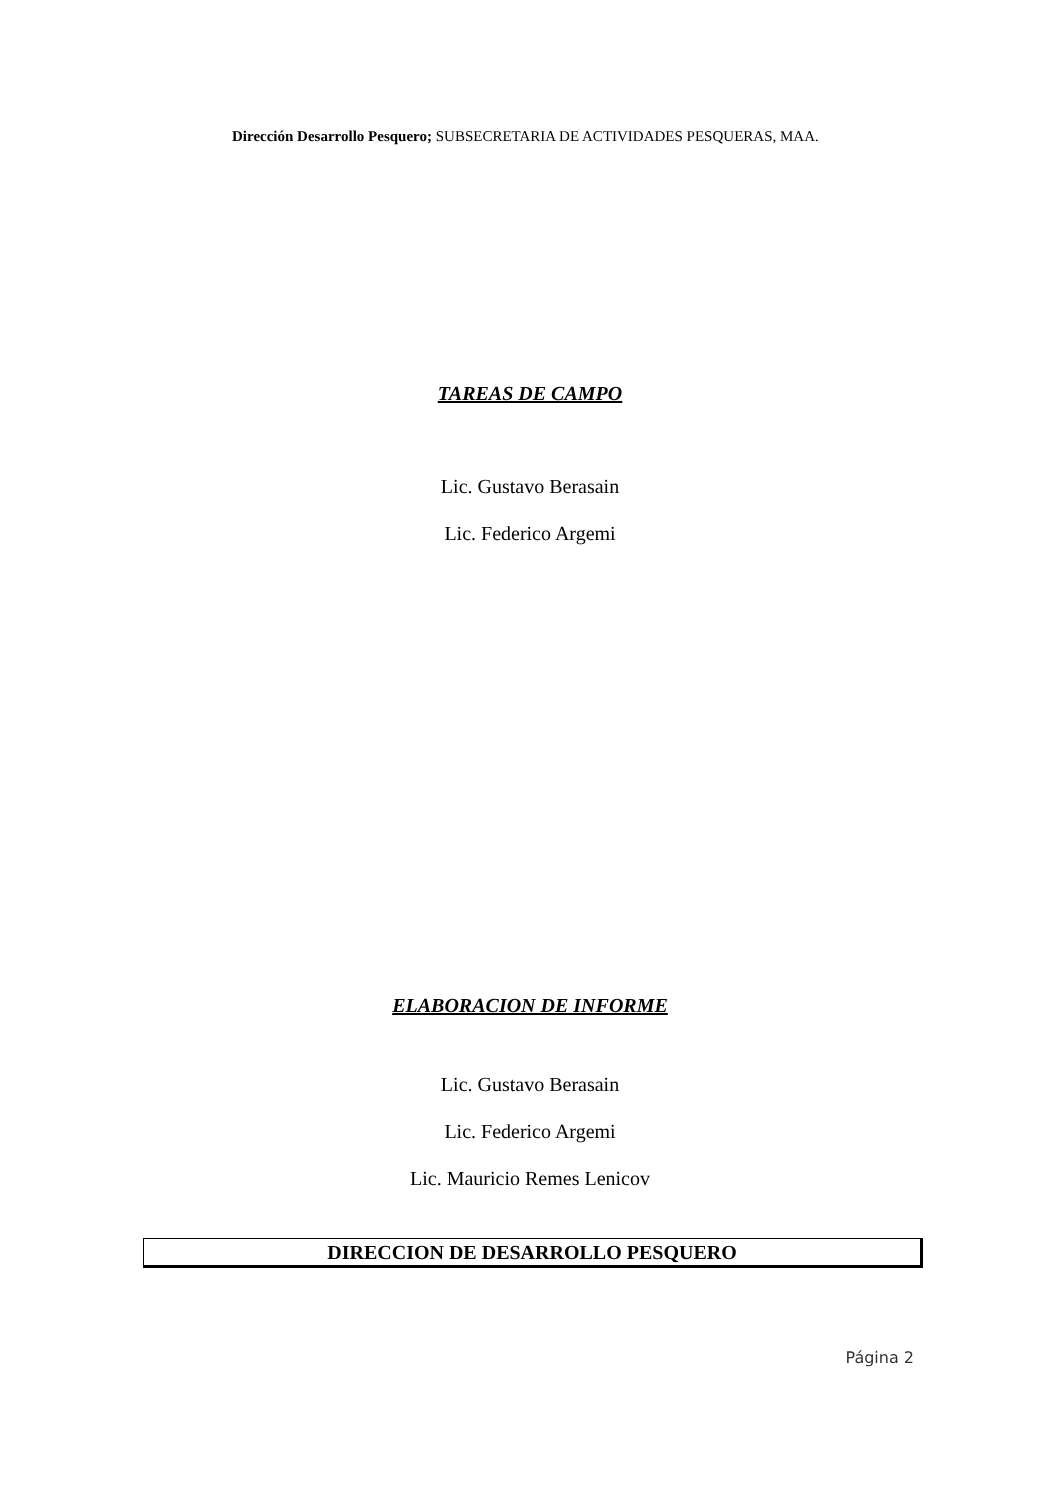Dirección Desarrollo Pesquero; SUBSECRETARIA DE ACTIVIDADES PESQUERAS, MAA.
TAREAS DE CAMPO
Lic. Gustavo Berasain
Lic. Federico Argemi
ELABORACION DE INFORME
Lic. Gustavo Berasain
Lic. Federico Argemi
Lic. Mauricio Remes Lenicov
DIRECCION DE DESARROLLO PESQUERO
Página 2